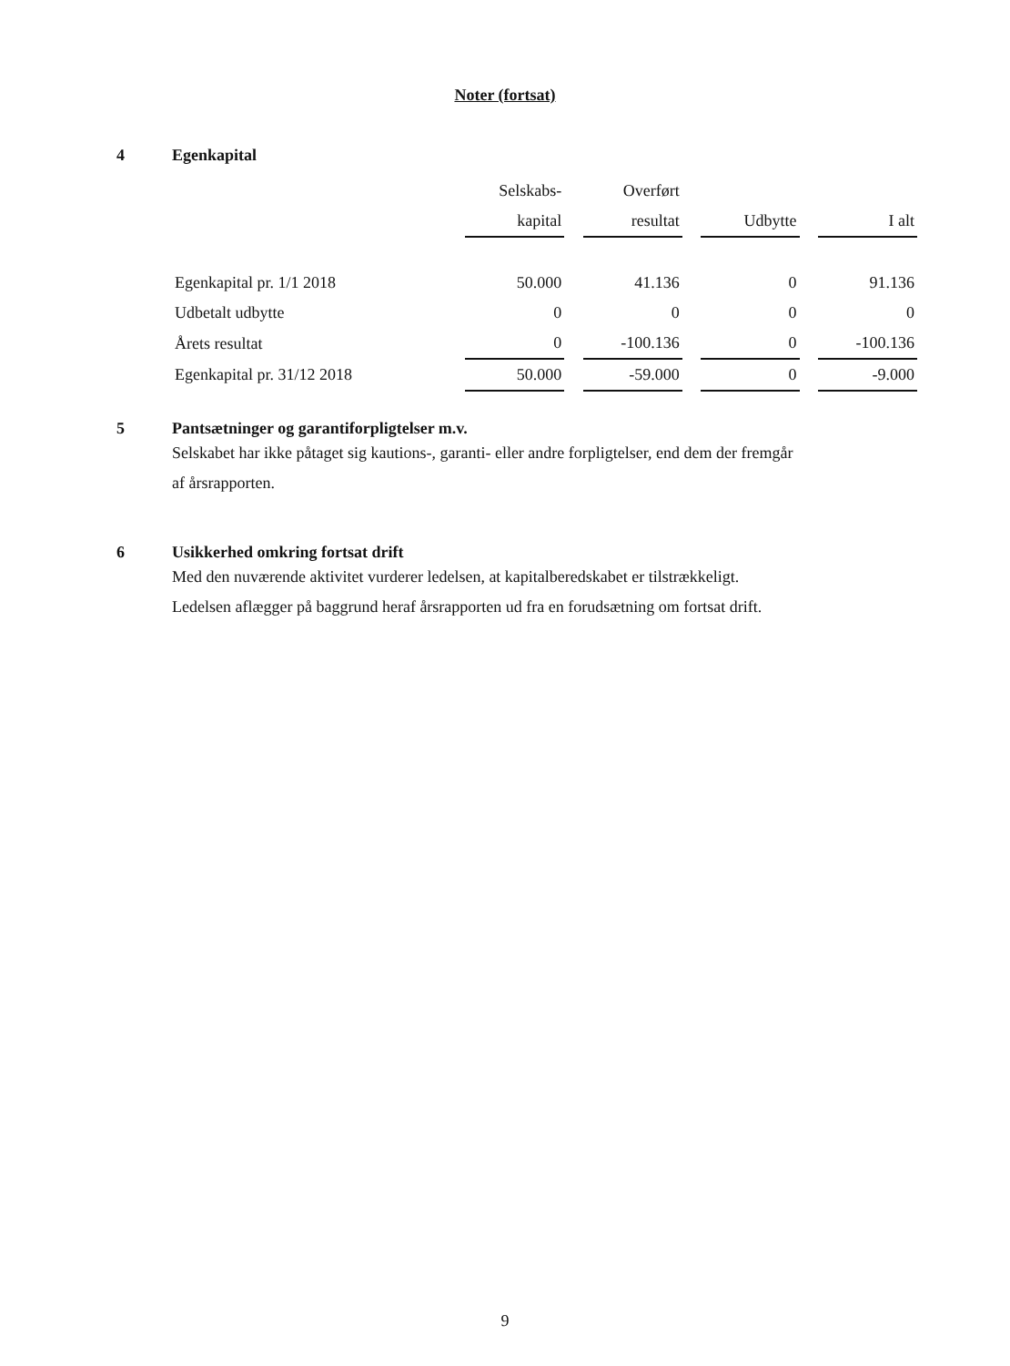Noter (fortsat)
4 Egenkapital
| | Selskabs- | | Overført | | | | |
| --- | --- | --- | --- | --- | --- | --- | --- |
| | kapital | | resultat | | Udbytte | | I alt |
| Egenkapital pr. 1/1 2018 | 50.000 | | 41.136 | | 0 | | 91.136 |
| Udbetalt udbytte | 0 | | 0 | | 0 | | 0 |
| Årets resultat | 0 | | -100.136 | | 0 | | -100.136 |
| Egenkapital pr. 31/12 2018 | 50.000 | | -59.000 | | 0 | | -9.000 |
5 Pantsætninger og garantiforpligtelser m.v.
Selskabet har ikke påtaget sig kautions-, garanti- eller andre forpligtelser, end dem der fremgår
af årsrapporten.
6 Usikkerhed omkring fortsat drift
Med den nuværende aktivitet vurderer ledelsen, at kapitalberedskabet er tilstrækkeligt.
Ledelsen aflægger på baggrund heraf årsrapporten ud fra en forudsætning om fortsat drift.
9